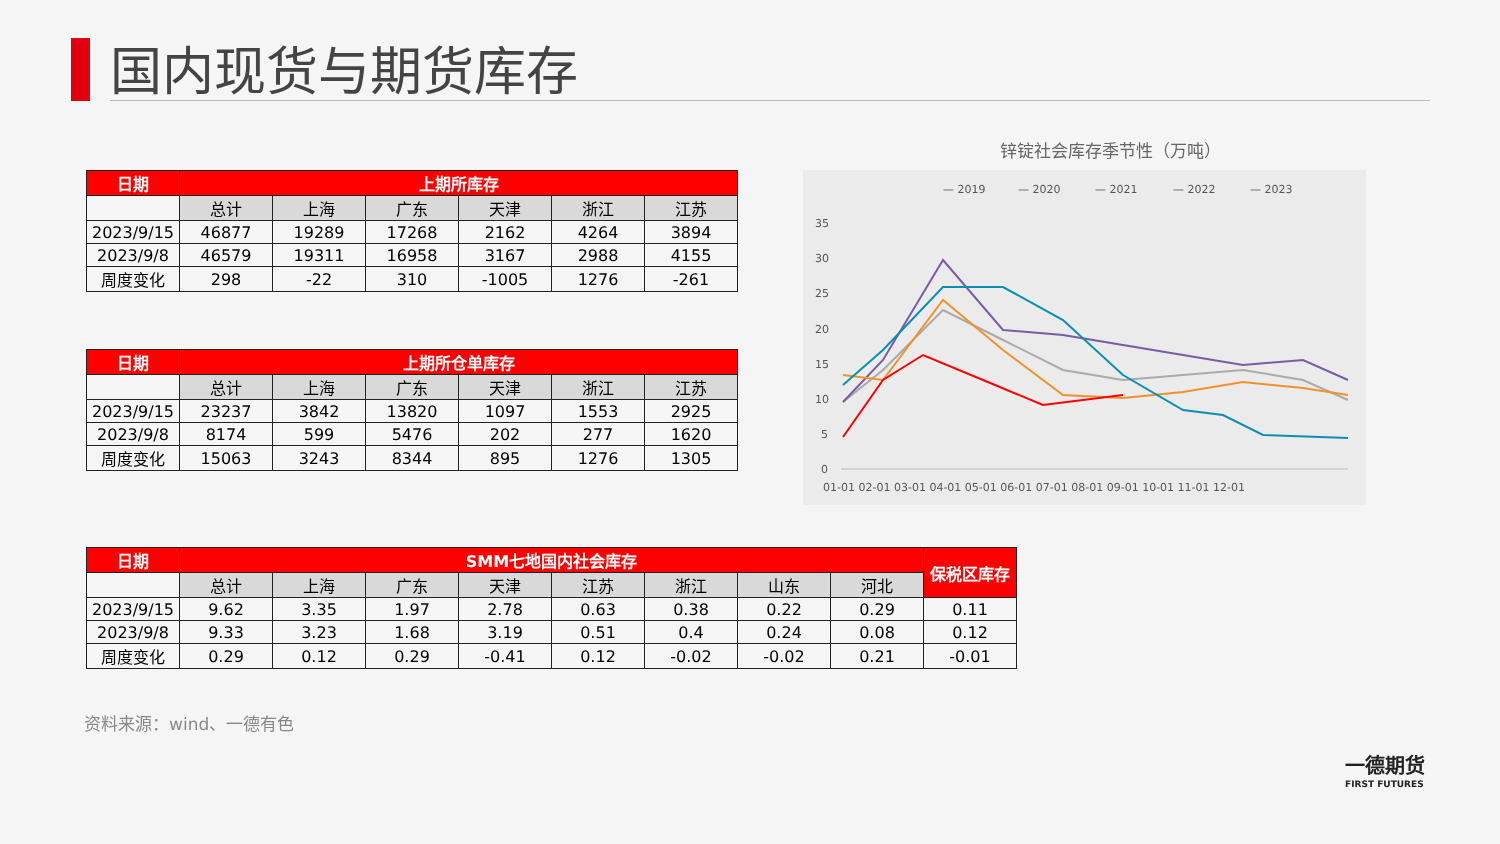国内现货与期货库存
| 日期 | 上期所库存 | | | | | |
| --- | --- | --- | --- | --- | --- | --- |
| | 总计 | 上海 | 广东 | 天津 | 浙江 | 江苏 |
| 2023/9/15 | 46877 | 19289 | 17268 | 2162 | 4264 | 3894 |
| 2023/9/8 | 46579 | 19311 | 16958 | 3167 | 2988 | 4155 |
| 周度变化 | 298 | -22 | 310 | -1005 | 1276 | -261 |
| 日期 | 上期所仓单库存 | | | | | |
| --- | --- | --- | --- | --- | --- | --- |
| | 总计 | 上海 | 广东 | 天津 | 浙江 | 江苏 |
| 2023/9/15 | 23237 | 3842 | 13820 | 1097 | 1553 | 2925 |
| 2023/9/8 | 8174 | 599 | 5476 | 202 | 277 | 1620 |
| 周度变化 | 15063 | 3243 | 8344 | 895 | 1276 | 1305 |
| 日期 | SMM七地国内社会库存 | | | | | | | | 保税区库存 |
| --- | --- | --- | --- | --- | --- | --- | --- | --- | --- |
| | 总计 | 上海 | 广东 | 天津 | 江苏 | 浙江 | 山东 | 河北 | |
| 2023/9/15 | 9.62 | 3.35 | 1.97 | 2.78 | 0.63 | 0.38 | 0.22 | 0.29 | 0.11 |
| 2023/9/8 | 9.33 | 3.23 | 1.68 | 3.19 | 0.51 | 0.4 | 0.24 | 0.08 | 0.12 |
| 周度变化 | 0.29 | 0.12 | 0.29 | -0.41 | 0.12 | -0.02 | -0.02 | 0.21 | -0.01 |
锌锭社会库存季节性（万吨）
— 2019
— 2020
— 2021
— 2022
— 2023
35
30
25
20
15
10
5
0
01-01 02-01 03-01 04-01 05-01 06-01 07-01 08-01 09-01 10-01 11-01 12-01
资料来源：wind、一德有色
一德期货
FIRST FUTURES